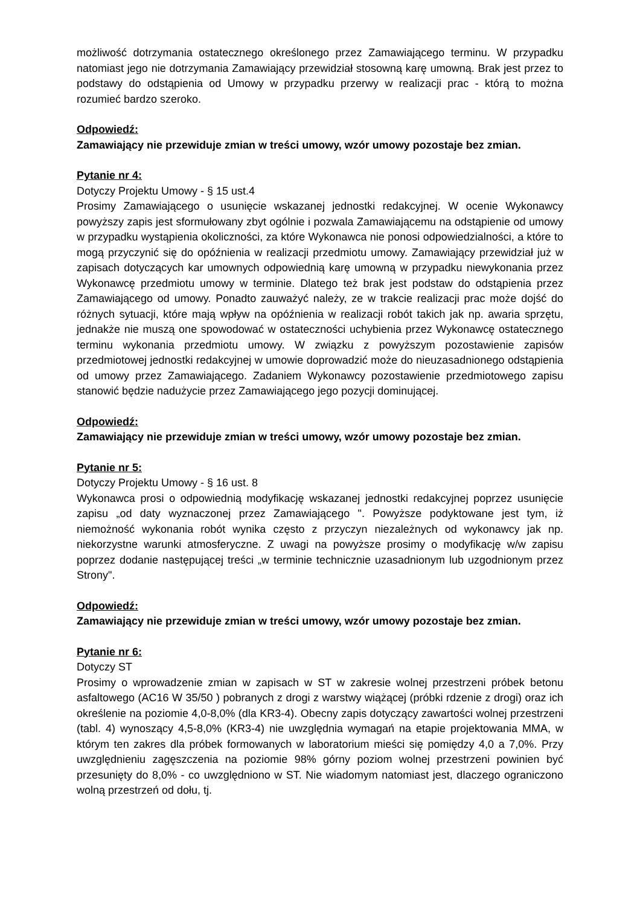możliwość dotrzymania ostatecznego określonego przez Zamawiającego terminu. W przypadku natomiast jego nie dotrzymania Zamawiający przewidział stosowną karę umowną. Brak jest przez to podstawy do odstąpienia od Umowy w przypadku przerwy w realizacji prac - którą to można rozumieć bardzo szeroko.
Odpowiedź:
Zamawiający nie przewiduje zmian w treści umowy, wzór umowy pozostaje bez zmian.
Pytanie nr 4:
Dotyczy Projektu Umowy - § 15 ust.4
Prosimy Zamawiającego o usunięcie wskazanej jednostki redakcyjnej. W ocenie Wykonawcy powyższy zapis jest sformułowany zbyt ogólnie i pozwala Zamawiającemu na odstąpienie od umowy w przypadku wystąpienia okoliczności, za które Wykonawca nie ponosi odpowiedzialności, a które to mogą przyczynić się do opóźnienia w realizacji przedmiotu umowy. Zamawiający przewidział już w zapisach dotyczących kar umownych odpowiednią karę umowną w przypadku niewykonania przez Wykonawcę przedmiotu umowy w terminie. Dlatego też brak jest podstaw do odstąpienia przez Zamawiającego od umowy. Ponadto zauważyć należy, ze w trakcie realizacji prac może dojść do różnych sytuacji, które mają wpływ na opóźnienia w realizacji robót takich jak np. awaria sprzętu, jednakże nie muszą one spowodować w ostateczności uchybienia przez Wykonawcę ostatecznego terminu wykonania przedmiotu umowy. W związku z powyższym pozostawienie zapisów przedmiotowej jednostki redakcyjnej w umowie doprowadzić może do nieuzasadnionego odstąpienia od umowy przez Zamawiającego. Zadaniem Wykonawcy pozostawienie przedmiotowego zapisu stanowić będzie nadużycie przez Zamawiającego jego pozycji dominującej.
Odpowiedź:
Zamawiający nie przewiduje zmian w treści umowy, wzór umowy pozostaje bez zmian.
Pytanie nr 5:
Dotyczy Projektu Umowy - § 16 ust. 8
Wykonawca prosi o odpowiednią modyfikację wskazanej jednostki redakcyjnej poprzez usunięcie zapisu „od daty wyznaczonej przez Zamawiającego ". Powyższe podyktowane jest tym, iż niemożność wykonania robót wynika często z przyczyn niezależnych od wykonawcy jak np. niekorzystne warunki atmosferyczne. Z uwagi na powyższe prosimy o modyfikację w/w zapisu poprzez dodanie następującej treści „w terminie technicznie uzasadnionym lub uzgodnionym przez Strony".
Odpowiedź:
Zamawiający nie przewiduje zmian w treści umowy, wzór umowy pozostaje bez zmian.
Pytanie nr 6:
Dotyczy ST
Prosimy o wprowadzenie zmian w zapisach w ST w zakresie wolnej przestrzeni próbek betonu asfaltowego (AC16 W 35/50 ) pobranych z drogi z warstwy wiążącej (próbki rdzenie z drogi) oraz ich określenie na poziomie 4,0-8,0% (dla KR3-4). Obecny zapis dotyczący zawartości wolnej przestrzeni (tabl. 4) wynoszący 4,5-8,0% (KR3-4) nie uwzględnia wymagań na etapie projektowania MMA, w którym ten zakres dla próbek formowanych w laboratorium mieści się pomiędzy 4,0 a 7,0%. Przy uwzględnieniu zagęszczenia na poziomie 98% górny poziom wolnej przestrzeni powinien być przesunięty do 8,0% - co uwzględniono w ST. Nie wiadomym natomiast jest, dlaczego ograniczono wolną przestrzeń od dołu, tj.